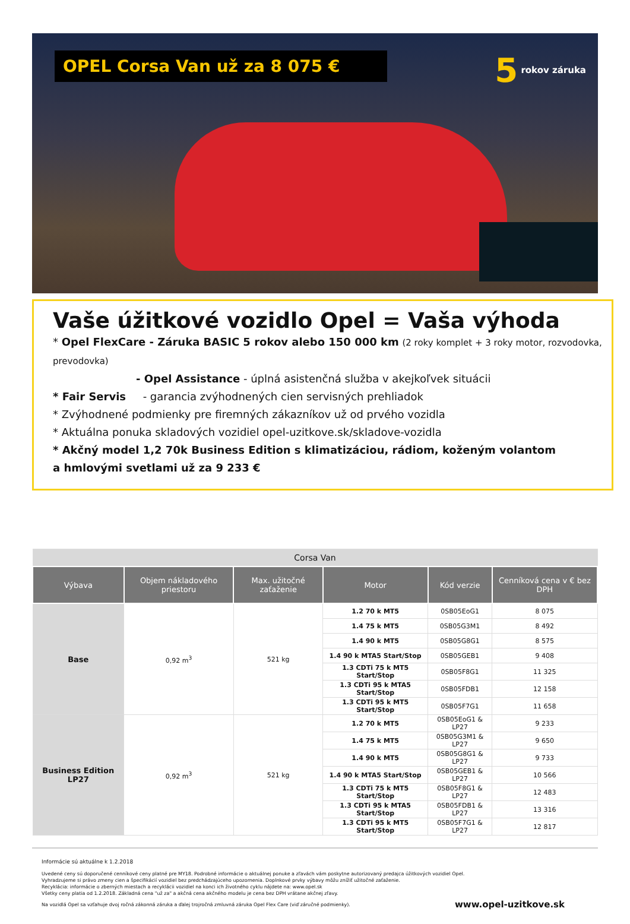OPEL Corsa Van už za 8 075 €
5 rokov záruka
Vaše úžitkové vozidlo Opel = Vaša výhoda
* Opel FlexCare - Záruka BASIC 5 rokov alebo 150 000 km (2 roky komplet + 3 roky motor, rozvodovka, prevodovka)
- Opel Assistance - úplná asistenčná služba v akejkoľvek situácii
* Fair Servis - garancia zvýhodnených cien servisných prehliadok
* Zvýhodnené podmienky pre firemných zákazníkov už od prvého vozidla
* Aktuálna ponuka skladových vozidiel opel-uzitkove.sk/skladove-vozidla
* Akčný model 1,2 70k Business Edition s klimatizáciou, rádiom, koženým volantom
a hmlovými svetlami už za 9 233 €
| Corsa Van | | | | | |
| Výbava | Objem nákladového priestoru | Max. užitočné zaťaženie | Motor | Kód verzie | Cenníková cena v € bez DPH |
| Base | 0,92 m<sup>3</sup> | 521 kg | 1.2 70 k MT5 | 0SB05EoG1 | 8 075 |
| | | | 1.4 75 k MT5 | 0SB05G3M1 | 8 492 |
| | | | 1.4 90 k MT5 | 0SB05G8G1 | 8 575 |
| | | | 1.4 90 k MTA5 Start/Stop | 0SB05GEB1 | 9 408 |
| | | | 1.3 CDTi 75 k MT5 Start/Stop | 0SB05F8G1 | 11 325 |
| | | | 1.3 CDTi 95 k MTA5 Start/Stop | 0SB05FDB1 | 12 158 |
| | | | 1.3 CDTi 95 k MT5 Start/Stop | 0SB05F7G1 | 11 658 |
| Business Edition LP27 | 0,92 m<sup>3</sup> | 521 kg | 1.2 70 k MT5 | 0SB05EoG1 & LP27 | 9 233 |
| | | | 1.4 75 k MT5 | 0SB05G3M1 & LP27 | 9 650 |
| | | | 1.4 90 k MT5 | 0SB05G8G1 & LP27 | 9 733 |
| | | | 1.4 90 k MTA5 Start/Stop | 0SB05GEB1 & LP27 | 10 566 |
| | | | 1.3 CDTi 75 k MT5 Start/Stop | 0SB05F8G1 & LP27 | 12 483 |
| | | | 1.3 CDTi 95 k MTA5 Start/Stop | 0SB05FDB1 & LP27 | 13 316 |
| | | | 1.3 CDTi 95 k MT5 Start/Stop | 0SB05F7G1 & LP27 | 12 817 |
Informácie sú aktuálne k 1.2.2018
Uvedené ceny sú doporučené cenníkové ceny platné pre MY18. Podrobné informácie o aktuálnej ponuke a zľavách vám poskytne autorizovaný predajca úžitkových vozidiel Opel.
Vyhradzujeme si právo zmeny cien a špecifikácií vozidiel bez predchádzajúceho upozornenia. Doplnkové prvky výbavy môžu znížiť užitočné zaťaženie.
Recyklácia: informácie o zberných miestach a recyklácii vozidiel na konci ich životného cyklu nájdete na: www.opel.sk
Všetky ceny platia od 1.2.2018. Základná cena "už za" a akčná cena akčného modelu je cena bez DPH vrátane akčnej zľavy.
www.opel-uzitkove.sk Na vozidlá Opel sa vzťahuje dvoj ročná zákonná záruka a ďalej trojročná zmluvná záruka Opel Flex Care (viď záručné podmienky).